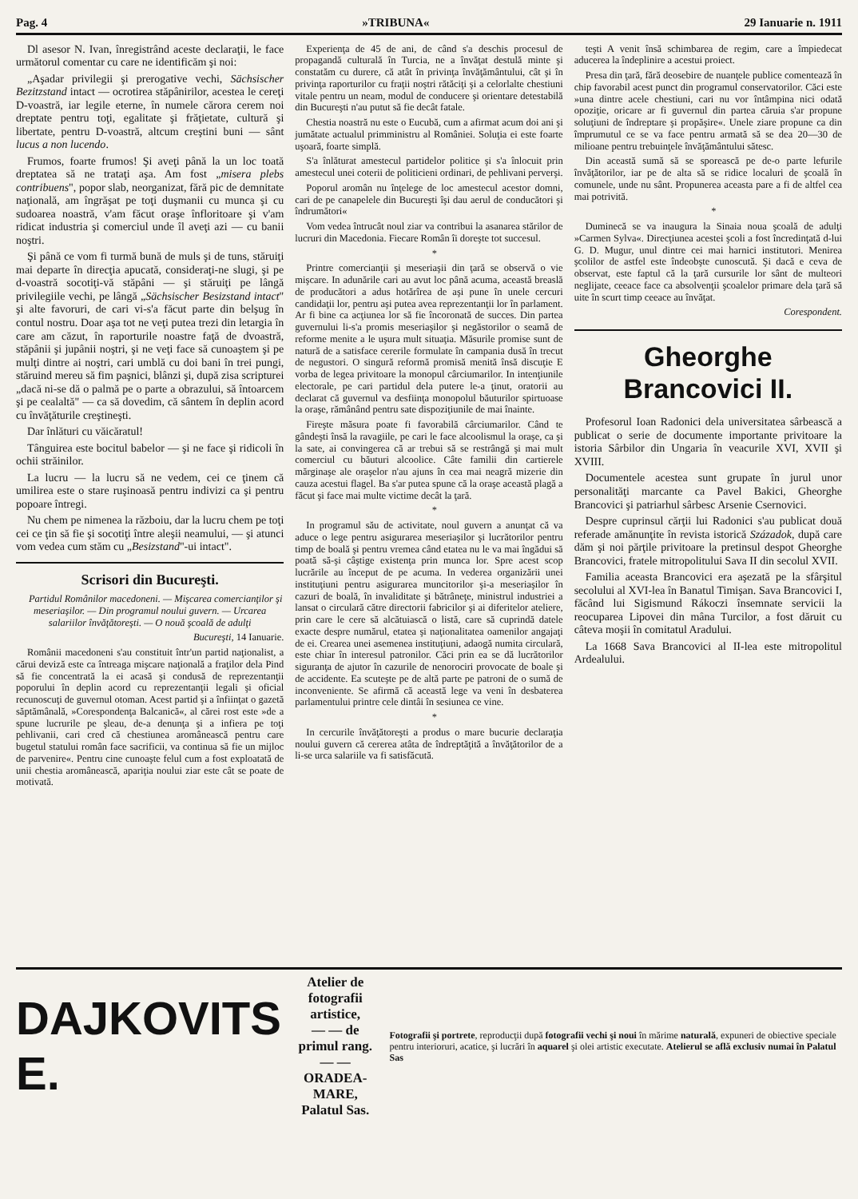Pag. 4 »TRIBUNA« 29 Ianuarie n. 1911
Dl asesor N. Ivan, înregistrând aceste declaraţii, le face următorul comentar cu care ne identificăm şi noi:
„Aşadar privilegii şi prerogative vechi, Sächsischer Bezitzstand intact — ocrotirea stăpânirilor, acestea le cereţi D-voastră, iar legile eterne, în numele cărora cerem noi dreptate pentru toţi, egalitate şi frăţietate, cultură şi libertate, pentru D-voastră, altcum creştini buni — sânt lucus a non lucendo.
Frumos, foarte frumos! Şi aveţi până la un loc toată dreptatea să ne trataţi aşa. Am fost „misera plebs contribuens", popor slab, neorganizat, fără pic de demnitate naţională, am îngrăşat pe toţi duşmanii cu munca şi cu sudoarea noastră, v'am făcut oraşe înfloritoare şi v'am ridicat industria şi comerciul unde îl aveţi azi — cu banii noştri.
Şi până ce vom fi turmă bună de muls şi de tuns, stăruiţi mai departe în direcţia apucată, consideraţi-ne slugi, şi pe d-voastră socotiţi-vă stăpâni — şi stăruiţi pe lângă privilegiile vechi, pe lângă „Sächsischer Besizstand intact" şi alte favoruri, de cari vi-s'a făcut parte din belşug în contul nostru. Doar aşa tot ne veţi putea trezi din letargia în care am căzut, în raporturile noastre faţă de dvoastră, stăpânii şi jupânii noştri, şi ne veţi face să cunoaştem şi pe mulţi dintre ai noştri, cari umblă cu doi bani în trei pungi, stăruind mereu să fim paşnici, blânzi şi, după zisa scripturei „dacă ni-se dă o palmă pe o parte a obrazului, să întoarcem şi pe cealaltă" — ca să dovedim, că sântem în deplin acord cu învăţăturile creştineşti.
Dar înlături cu văicăratul!
Tânguirea este bocitul babelor — şi ne face şi ridicoli în ochii străinilor.
La lucru — la lucru să ne vedem, cei ce ţinem că umilirea este o stare ruşinoasă pentru indivizi ca şi pentru popoare întregi.
Nu chem pe nimenea la războiu, dar la lucru chem pe toţi cei ce ţin să fie şi socotiţi între aleşii neamului, — şi atunci vom vedea cum stăm cu „Besizstand"-ui intact".
Scrisori din Bucureşti.
Partidul Românilor macedoneni. — Mişcarea comercianţilor şi meseriaşilor. — Din programul noului guvern. — Urcarea salariilor învăţătoreşti. — O nouă şcoală de adulţi
Bucureşti, 14 Ianuarie.
Românii macedoneni s'au constituit într'un partid naţionalist, a cărui deviză este ca întreaga mişcare naţională a fraţilor dela Pind să fie concentrată la ei acasă şi condusă de reprezentanţii poporului în deplin acord cu reprezentanţii legali şi oficial recunoscuţi de guvernul otoman. Acest partid şi a înfiinţat o gazetă săptămânală, »Corespondenţa Balcanică«, al cărei rost este »de a spune lucrurile pe şleau, de-a denunţa şi a infiera pe toţi pehlivanii, cari cred că chestiunea aromânească pentru care bugetul statului român face sacrificii, va continua să fie un mijloc de parvenire«. Pentru cine cunoaşte felul cum a fost exploatată de unii chestia aromânească, apariţia noului ziar este cât se poate de motivată.
Experienţa de 45 de ani, de când s'a deschis procesul de propagandă culturală în Turcia, ne a învăţat destulă minte şi constatăm cu durere, că atât în privinţa învăţământului, cât şi în privinţa raporturilor cu fraţii noştri rătăciţi şi a celorlalte chestiuni vitale pentru un neam, modul de conducere şi orientare detestabilă din Bucureşti n'au putut să fie decât fatale.
Chestia noastră nu este o Eucubă, cum a afirmat acum doi ani şi jumătate actualul primministru al României. Soluţia ei este foarte uşoară, foarte simplă.
S'a înlăturat amestecul partidelor politice şi s'a înlocuit prin amestecul unei coterii de politicieni ordinari, de pehlivani perverşi.
Poporul aromân nu înţelege de loc amestecul acestor domni, cari de pe canapelele din Bucureşti îşi dau aerul de conducători şi îndrumători«
Vom vedea întrucât noul ziar va contribui la asanarea stărilor de lucruri din Macedonia. Fiecare Român îi doreşte tot succesul.
*
Printre comercianţii şi meseriaşii din ţară se observă o vie mişcare. In adunările cari au avut loc până acuma, această breaslă de producători a adus hotărîrea de aşi pune în unele cercuri candidaţii lor, pentru aşi putea avea reprezentanţii lor în parlament. Ar fi bine ca acţiunea lor să fie încoronată de succes. Din partea guvernului li-s'a promis meseriaşilor şi negăstorilor o seamă de reforme menite a le uşura mult situaţia. Măsurile promise sunt de natură de a satisface cererile formulate în campania dusă în trecut de negustori. O singură reformă promisă menită însă discuţie E vorba de legea privitoare la monopul cârciumarilor. In intenţiunile electorale, pe cari partidul dela putere le-a ţinut, oratorii au declarat că guvernul va desfiinţa monopolul băuturilor spirtuoase la oraşe, rămânând pentru sate dispoziţiunile de mai înainte.
Fireşte măsura poate fi favorabilă cârciumarilor. Când te gândeşti însă la ravagiile, pe cari le face alcoolismul la oraşe, ca şi la sate, ai convingerea că ar trebui să se restrângă şi mai mult comerciul cu băuturi alcoolice. Câte familii din cartierele mărginaşe ale oraşelor n'au ajuns în cea mai neagră mizerie din cauza acestui flagel. Ba s'ar putea spune că la oraşe această plagă a făcut şi face mai multe victime decât la ţară.
*
In programul său de activitate, noul guvern a anunţat că va aduce o lege pentru asigurarea meseriaşilor şi lucrătorilor pentru timp de boală şi pentru vremea când etatea nu le va mai îngădui să poată să-şi câştige existenţa prin munca lor. Spre acest scop lucrările au început de pe acuma. In vederea organizării unei instituţiuni pentru asigurarea muncitorilor şi-a meseriaşilor în cazuri de boală, în invaliditate şi bătrâneţe, ministrul industriei a lansat o circulară către directorii fabricilor şi ai diferitelor ateliere, prin care le cere să alcătuiască o listă, care să cuprindă datele exacte despre numărul, etatea şi naţionalitatea oamenilor angajaţi de ei. Crearea unei asemenea instituţiuni, adaogă numita circulară, este chiar în interesul patronilor. Căci prin ea se dă lucrătorilor siguranţa de ajutor în cazurile de nenorociri provocate de boale şi de accidente. Ea scuteşte pe de altă parte pe patroni de o sumă de inconveniente. Se afirmă că această lege va veni în desbaterea parlamentului printre cele dintâi în sesiunea ce vine.
*
In cercurile învăţătoreşti a produs o mare bucurie declaraţia noului guvern că cererea atâta de îndreptăţită a învăţătorilor de a li-se urca salariile va fi satisfăcută.
teşti A venit însă schimbarea de regim, care a împiedecat aducerea la îndeplinire a acestui proiect.
Presa din ţară, fără deosebire de nuanţele publice comentează în chip favorabil acest punct din programul conservatorilor. Căci este »una dintre acele chestiuni, cari nu vor întâmpina nici odată opoziţie, oricare ar fi guvernul din partea căruia s'ar propune soluţiuni de îndreptare şi propăşire«. Unele ziare propune ca din împrumutul ce se va face pentru armată să se dea 20—30 de milioane pentru trebuinţele învăţământului sătesc.
Din această sumă să se sporească pe de-o parte lefurile învăţătorilor, iar pe de alta să se ridice localuri de şcoală în comunele, unde nu sânt. Propunerea aceasta pare a fi de altfel cea mai potrivită.
*
Duminecă se va inaugura la Sinaia noua şcoală de adulţi »Carmen Sylva«. Direcţiunea acestei şcoli a fost încredinţată d-lui G. D. Mugur, unul dintre cei mai harnici institutori. Menirea şcolilor de astfel este îndeobşte cunoscută. Şi dacă e ceva de observat, este faptul că la ţară cursurile lor sânt de multeori neglijate, ceeace face ca absolvenţii şcoalelor primare dela ţară să uite în scurt timp ceeace au învăţat.
Corespondent.
Gheorghe Brancovici II.
Profesorul Ioan Radonici dela universitatea sârbească a publicat o serie de documente importante privitoare la istoria Sârbilor din Ungaria în veacurile XVI, XVII şi XVIII.
Documentele acestea sunt grupate în jurul unor personalităţi marcante ca Pavel Bakici, Gheorghe Brancovici şi patriarhul sârbesc Arsenie Csernovici.
Despre cuprinsul cărţii lui Radonici s'au publicat două referade amănunţite în revista istorică Századok, după care dăm şi noi părţile privitoare la pretinsul despot Gheorghe Brancovici, fratele mitropolitului Sava II din secolul XVII.
Familia aceasta Brancovici era aşezată pe la sfârşitul secolului al XVI-lea în Banatul Timişan. Sava Brancovici I, făcând lui Sigismund Rákoczi însemnate servicii la reocuparea Lipovei din mâna Turcilor, a fost dăruit cu câteva moşii în comitatul Aradului.
La 1668 Sava Brancovici al II-lea este mitropolitul Ardealului.
DAJKOVITS E.
Atelier de fotografii artistice,
— — de primul rang. — —
ORADEA-MARE, Palatul Sas.
Fotografii şi portrete, reproducţii după fotografii vechi şi noui în mărime naturală, expuneri de obiective speciale pentru interioruri, acatice, şi lucrări în aquarel şi olei artistic executate. Atelierul se află exclusiv numai în Palatul Sas